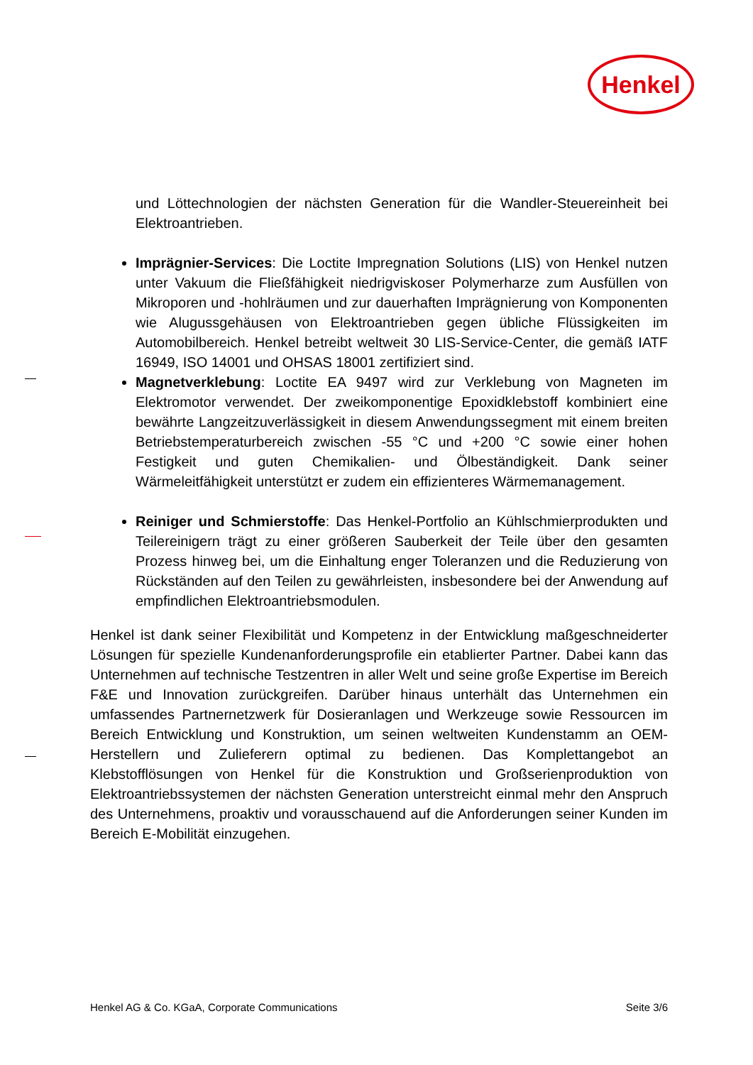Henkel
und Löttechnologien der nächsten Generation für die Wandler-Steuereinheit bei Elektroantrieben.
Imprägnier-Services: Die Loctite Impregnation Solutions (LIS) von Henkel nutzen unter Vakuum die Fließfähigkeit niedrigviskoser Polymerharze zum Ausfüllen von Mikroporen und -hohlräumen und zur dauerhaften Imprägnierung von Komponenten wie Alugussgehäusen von Elektroantrieben gegen übliche Flüssigkeiten im Automobilbereich. Henkel betreibt weltweit 30 LIS-Service-Center, die gemäß IATF 16949, ISO 14001 und OHSAS 18001 zertifiziert sind.
Magnetverklebung: Loctite EA 9497 wird zur Verklebung von Magneten im Elektromotor verwendet. Der zweikomponentige Epoxidklebstoff kombiniert eine bewährte Langzeitzuverlässigkeit in diesem Anwendungssegment mit einem breiten Betriebstemperaturbereich zwischen -55 °C und +200 °C sowie einer hohen Festigkeit und guten Chemikalien- und Ölbeständigkeit. Dank seiner Wärmeleitfähigkeit unterstützt er zudem ein effizienteres Wärmemanagement.
Reiniger und Schmierstoffe: Das Henkel-Portfolio an Kühlschmierprodukten und Teilereinigern trägt zu einer größeren Sauberkeit der Teile über den gesamten Prozess hinweg bei, um die Einhaltung enger Toleranzen und die Reduzierung von Rückständen auf den Teilen zu gewährleisten, insbesondere bei der Anwendung auf empfindlichen Elektroantriebsmodulen.
Henkel ist dank seiner Flexibilität und Kompetenz in der Entwicklung maßgeschneiderter Lösungen für spezielle Kundenanforderungsprofile ein etablierter Partner. Dabei kann das Unternehmen auf technische Testzentren in aller Welt und seine große Expertise im Bereich F&E und Innovation zurückgreifen. Darüber hinaus unterhält das Unternehmen ein umfassendes Partnernetzwerk für Dosieranlagen und Werkzeuge sowie Ressourcen im Bereich Entwicklung und Konstruktion, um seinen weltweiten Kundenstamm an OEM-Herstellern und Zulieferern optimal zu bedienen. Das Komplettangebot an Klebstofflösungen von Henkel für die Konstruktion und Großserienproduktion von Elektroantriebssystemen der nächsten Generation unterstreicht einmal mehr den Anspruch des Unternehmens, proaktiv und vorausschauend auf die Anforderungen seiner Kunden im Bereich E-Mobilität einzugehen.
Henkel AG & Co. KGaA, Corporate Communications Seite 3/6